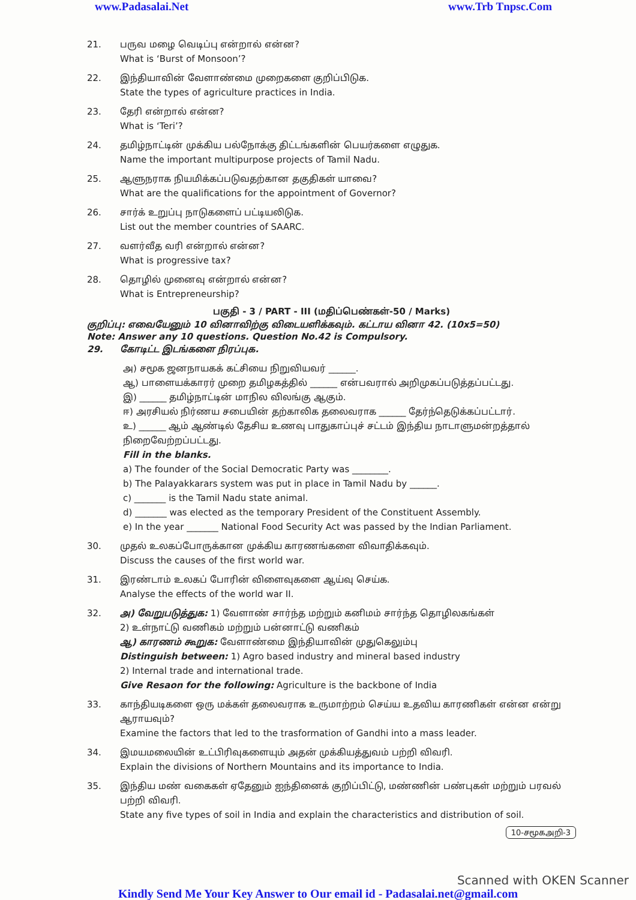www.Padasalai.Net www.Trb Tnpsc.Com
21. பருவ மழை வெடிப்பு என்றால் என்ன?
What is ‘Burst of Monsoon’?
22. இந்தியாவின் வேளாண்மை முறைகளை குறிப்பிடுக.
State the types of agriculture practices in India.
23. தேரி என்றால் என்ன?
What is ‘Teri’?
24. தமிழ்நாட்டின் முக்கிய பல்நோக்கு திட்டங்களின் பெயர்களை எழுதுக.
Name the important multipurpose projects of Tamil Nadu.
25. ஆளுநராக நியமிக்கப்படுவதற்கான தகுதிகள் யாவை?
What are the qualifications for the appointment of Governor?
26. சார்க் உறுப்பு நாடுகளைப் பட்டியலிடுக.
List out the member countries of SAARC.
27. வளர்வீத வரி என்றால் என்ன?
What is progressive tax?
28. தொழில் முனைவு என்றால் என்ன?
What is Entrepreneurship?
பகுதி - 3 / PART - III (மதிப்பெண்கள்-50 / Marks)
குறிப்பு: எவையேனும் 10 வினாவிற்கு விடையளிக்கவும். கட்டாய வினா 42. (10x5=50)
Note: Answer any 10 questions. Question No.42 is Compulsory.
29. கோடிட்ட இடங்களை நிரப்புக.
அ) சமூக ஜனநாயகக் கட்சியை நிறுவியவர் ______.
ஆ) பாளையக்காரர் முறை தமிழகத்தில் ______ என்பவரால் அறிமுகப்படுத்தப்பட்டது.
இ) ______ தமிழ்நாட்டின் மாநில விலங்கு ஆகும்.
ஈ) அரசியல் நிர்ணய சபையின் தற்காலிக தலைவராக ______ தேர்ந்தெடுக்கப்பட்டார்.
உ) ______ ஆம் ஆண்டில் தேசிய உணவு பாதுகாப்புச் சட்டம் இந்திய நாடாளுமன்றத்தால் நிறைவேற்றப்பட்டது.
Fill in the blanks.
a) The founder of the Social Democratic Party was ________.
b) The Palayakkarars system was put in place in Tamil Nadu by ______.
c) _______ is the Tamil Nadu state animal.
d) _______ was elected as the temporary President of the Constituent Assembly.
e) In the year _______ National Food Security Act was passed by the Indian Parliament.
30. முதல் உலகப்போருக்கான முக்கிய காரணங்களை விவாதிக்கவும்.
Discuss the causes of the first world war.
31. இரண்டாம் உலகப் போரின் விளைவுகளை ஆய்வு செய்க.
Analyse the effects of the world war II.
32. அ) வேறுபடுத்துக: 1) வேளாண் சார்ந்த மற்றும் கனிமம் சார்ந்த தொழிலகங்கள்
2) உள்நாட்டு வணிகம் மற்றும் பன்னாட்டு வணிகம்
ஆ) காரணம் கூறுக: வேளாண்மை இந்தியாவின் முதுகெலும்பு
Distinguish between: 1) Agro based industry and mineral based industry
2) Internal trade and international trade.
Give Resaon for the following: Agriculture is the backbone of India
33. காந்தியடிகளை ஒரு மக்கள் தலைவராக உருமாற்றம் செய்ய உதவிய காரணிகள் என்ன என்று ஆராயவும்?
Examine the factors that led to the trasformation of Gandhi into a mass leader.
34. இமயமலையின் உட்பிரிவுகளையும் அதன் முக்கியத்துவம் பற்றி விவரி.
Explain the divisions of Northern Mountains and its importance to India.
35. இந்திய மண் வகைகள் ஏதேனும் ஐந்தினைக் குறிப்பிட்டு, மண்ணின் பண்புகள் மற்றும் பரவல் பற்றி விவரி.
State any five types of soil in India and explain the characteristics and distribution of soil.
10-சமூகஅறி-3
Scanned with OKEN Scanner
Kindly Send Me Your Key Answer to Our email id - Padasalai.net@gmail.com